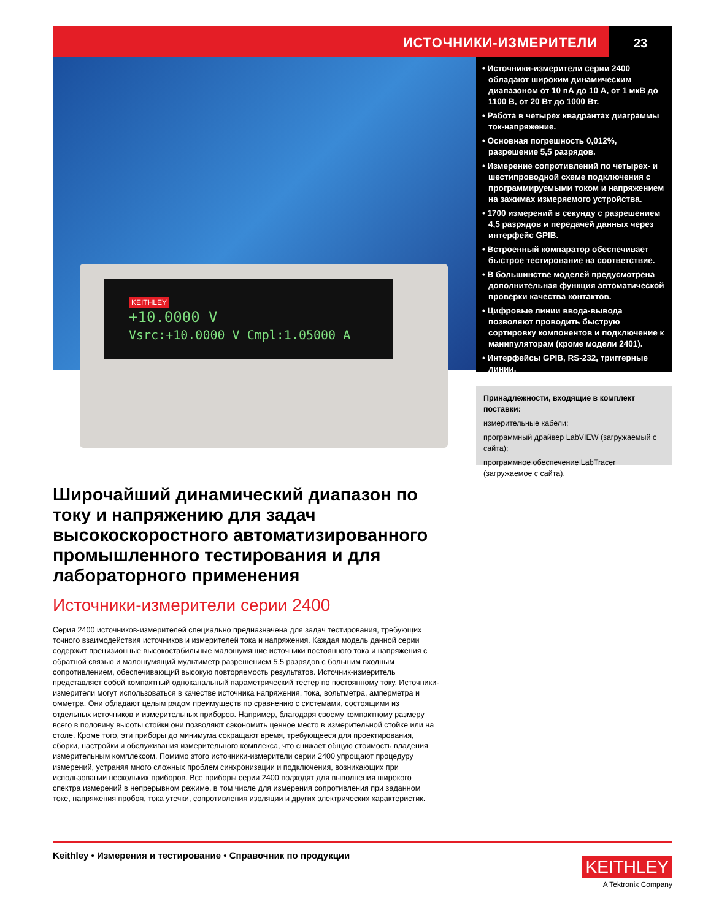ИСТОЧНИКИ-ИЗМЕРИТЕЛИ 23
KEITHLEY
+10.0000 V
Vsrc:+10.0000 V Cmpl:1.05000 A
• Источники-измерители серии 2400 обладают широким динамическим диапазоном от 10 пА до 10 А, от 1 мкВ до 1100 В, от 20 Вт до 1000 Вт.
• Работа в четырех квадрантах диаграммы ток-напряжение.
• Основная погрешность 0,012%, разрешение 5,5 разрядов.
• Измерение сопротивлений по четырех- и шестипроводной схеме подключения с программируемыми током и напряжением на зажимах измеряемого устройства.
• 1700 измерений в секунду с разрешением 4,5 разрядов и передачей данных через интерфейс GPIB.
• Встроенный компаратор обеспечивает быстрое тестирование на соответствие.
• В большинстве моделей предусмотрена дополнительная функция автоматической проверки качества контактов.
• Цифровые линии ввода-вывода позволяют проводить быструю сортировку компонентов и подключение к манипуляторам (кроме модели 2401).
• Интерфейсы GPIB, RS-232, триггерные линии.
Принадлежности, входящие в комплект поставки:
измерительные кабели;
программный драйвер LabVIEW (загружаемый с сайта);
программное обеспечение LabTracer (загружаемое с сайта).
Широчайший динамический диапазон по току и напряжению для задач высокоскоростного автоматизированного промышленного тестирования и для лабораторного применения
Источники-измерители серии 2400
Серия 2400 источников-измерителей специально предназначена для задач тестирования, требующих точного взаимодействия источников и измерителей тока и напряжения. Каждая модель данной серии содержит прецизионные высокостабильные малошумящие источники постоянного тока и напряжения с обратной связью и малошумящий мультиметр разрешением 5,5 разрядов с большим входным сопротивлением, обеспечивающий высокую повторяемость результатов. Источник-измеритель представляет собой компактный одноканальный параметрический тестер по постоянному току. Источники-измерители могут использоваться в качестве источника напряжения, тока, вольтметра, амперметра и омметра. Они обладают целым рядом преимуществ по сравнению с системами, состоящими из отдельных источников и измерительных приборов. Например, благодаря своему компактному размеру всего в половину высоты стойки они позволяют сэкономить ценное место в измерительной стойке или на столе. Кроме того, эти приборы до минимума сокращают время, требующееся для проектирования, сборки, настройки и обслуживания измерительного комплекса, что снижает общую стоимость владения измерительным комплексом. Помимо этого источники-измерители серии 2400 упрощают процедуру измерений, устраняя много сложных проблем синхронизации и подключения, возникающих при использовании нескольких приборов. Все приборы серии 2400 подходят для выполнения широкого спектра измерений в непрерывном режиме, в том числе для измерения сопротивления при заданном токе, напряжения пробоя, тока утечки, сопротивления изоляции и других электрических характеристик.
Keithley • Измерения и тестирование • Справочник по продукции
KEITHLEY
A Tektronix Company